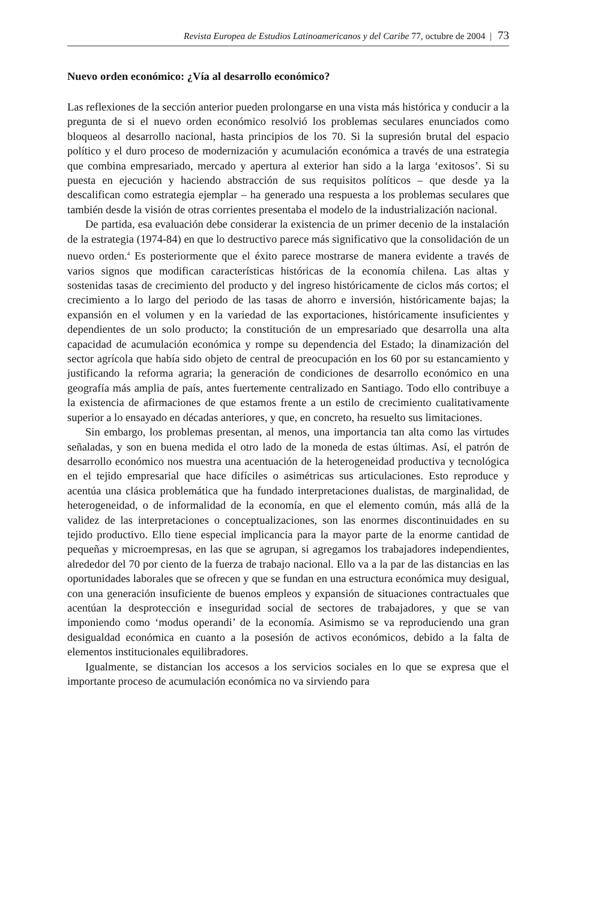Revista Europea de Estudios Latinoamericanos y del Caribe 77, octubre de 2004 | 73
Nuevo orden económico: ¿Vía al desarrollo económico?
Las reflexiones de la sección anterior pueden prolongarse en una vista más histórica y conducir a la pregunta de si el nuevo orden económico resolvió los problemas seculares enunciados como bloqueos al desarrollo nacional, hasta principios de los 70. Si la supresión brutal del espacio político y el duro proceso de modernización y acumulación económica a través de una estrategia que combina empresariado, mercado y apertura al exterior han sido a la larga ‘exitosos’. Si su puesta en ejecución y haciendo abstracción de sus requisitos políticos – que desde ya la descalifican como estrategia ejemplar – ha generado una respuesta a los problemas seculares que también desde la visión de otras corrientes presentaba el modelo de la industrialización nacional.
De partida, esa evaluación debe considerar la existencia de un primer decenio de la instalación de la estrategia (1974-84) en que lo destructivo parece más significativo que la consolidación de un nuevo orden.<sup>4</sup> Es posteriormente que el éxito parece mostrarse de manera evidente a través de varios signos que modifican características históricas de la economía chilena. Las altas y sostenidas tasas de crecimiento del producto y del ingreso históricamente de ciclos más cortos; el crecimiento a lo largo del periodo de las tasas de ahorro e inversión, históricamente bajas; la expansión en el volumen y en la variedad de las exportaciones, históricamente insuficientes y dependientes de un solo producto; la constitución de un empresariado que desarrolla una alta capacidad de acumulación económica y rompe su dependencia del Estado; la dinamización del sector agrícola que había sido objeto de central de preocupación en los 60 por su estancamiento y justificando la reforma agraria; la generación de condiciones de desarrollo económico en una geografía más amplia de país, antes fuertemente centralizado en Santiago. Todo ello contribuye a la existencia de afirmaciones de que estamos frente a un estilo de crecimiento cualitativamente superior a lo ensayado en décadas anteriores, y que, en concreto, ha resuelto sus limitaciones.
Sin embargo, los problemas presentan, al menos, una importancia tan alta como las virtudes señaladas, y son en buena medida el otro lado de la moneda de estas últimas. Así, el patrón de desarrollo económico nos muestra una acentuación de la heterogeneidad productiva y tecnológica en el tejido empresarial que hace difíciles o asimétricas sus articulaciones. Esto reproduce y acentúa una clásica problemática que ha fundado interpretaciones dualistas, de marginalidad, de heterogeneidad, o de informalidad de la economía, en que el elemento común, más allá de la validez de las interpretaciones o conceptualizaciones, son las enormes discontinuidades en su tejido productivo. Ello tiene especial implicancia para la mayor parte de la enorme cantidad de pequeñas y microempresas, en las que se agrupan, si agregamos los trabajadores independientes, alrededor del 70 por ciento de la fuerza de trabajo nacional. Ello va a la par de las distancias en las oportunidades laborales que se ofrecen y que se fundan en una estructura económica muy desigual, con una generación insuficiente de buenos empleos y expansión de situaciones contractuales que acentúan la desprotección e inseguridad social de sectores de trabajadores, y que se van imponiendo como ‘modus operandi’ de la economía. Asimismo se va reproduciendo una gran desigualdad económica en cuanto a la posesión de activos económicos, debido a la falta de elementos institucionales equilibradores.
Igualmente, se distancian los accesos a los servicios sociales en lo que se expresa que el importante proceso de acumulación económica no va sirviendo para